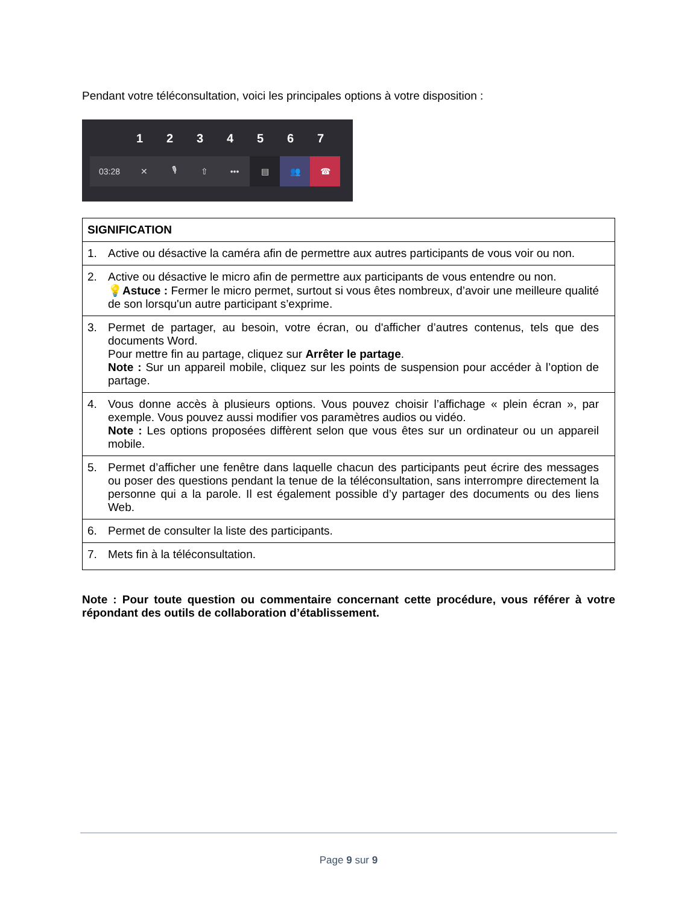Pendant votre téléconsultation, voici les principales options à votre disposition :
1234567
03:28 ✕ 🎙 ⇧ ••• ▤ 👥 ☎
| SIGNIFICATION |
| --- |
| 1. Active ou désactive la caméra afin de permettre aux autres participants de vous voir ou non. |
| 2. Active ou désactive le micro afin de permettre aux participants de vous entendre ou non. 💡 Astuce : Fermer le micro permet, surtout si vous êtes nombreux, d’avoir une meilleure qualité de son lorsqu'un autre participant s’exprime. |
| 3. Permet de partager, au besoin, votre écran, ou d'afficher d’autres contenus, tels que des documents Word. Pour mettre fin au partage, cliquez sur Arrêter le partage . Note : Sur un appareil mobile, cliquez sur les points de suspension pour accéder à l’option de partage. |
| 4. Vous donne accès à plusieurs options. Vous pouvez choisir l’affichage « plein écran », par exemple. Vous pouvez aussi modifier vos paramètres audios ou vidéo. Note : Les options proposées diffèrent selon que vous êtes sur un ordinateur ou un appareil mobile. |
| 5. Permet d’afficher une fenêtre dans laquelle chacun des participants peut écrire des messages ou poser des questions pendant la tenue de la téléconsultation, sans interrompre directement la personne qui a la parole. Il est également possible d’y partager des documents ou des liens Web. |
| 6. Permet de consulter la liste des participants. |
| 7. Mets fin à la téléconsultation. |
Note : Pour toute question ou commentaire concernant cette procédure, vous référer à votre répondant des outils de collaboration d’établissement.
Page 9 sur 9